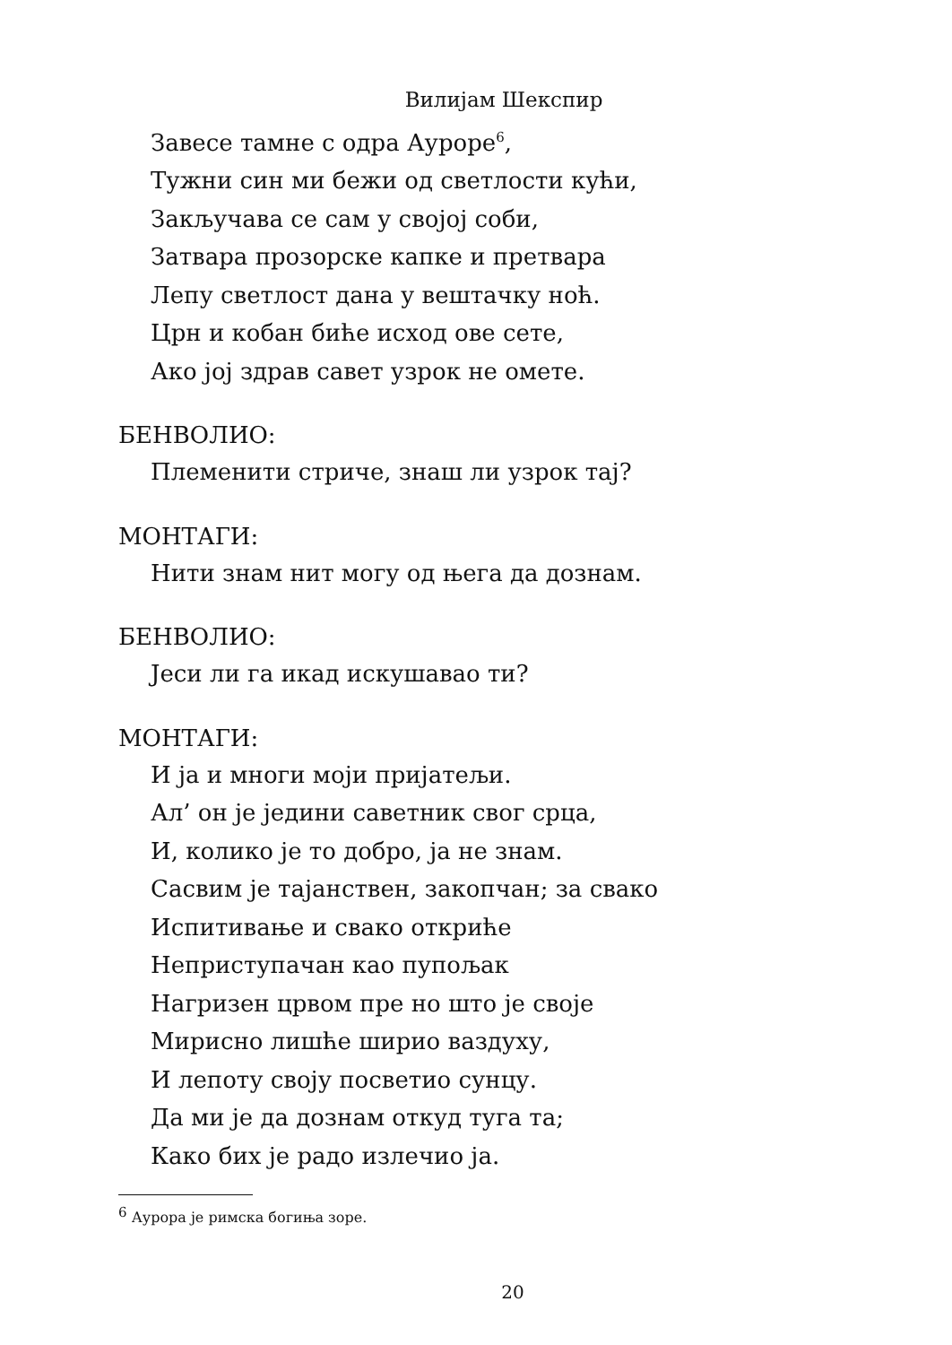Вилијам Шекспир
Завесе тамне с одра Ауроре<sup>6</sup>,
Тужни син ми бежи од светлости кући,
Закључава се сам у својој соби,
Затвара прозорске капке и претвара
Лепу светлост дана у вештачку ноћ.
Црн и кобан биће исход ове сете,
Ако јој здрав савет узрок не омете.
БЕНВОЛИО:
Племенити стриче, знаш ли узрок тај?
МОНТАГИ:
Нити знам нит могу од њега да дознам.
БЕНВОЛИО:
Јеси ли га икад искушавао ти?
МОНТАГИ:
И ја и многи моји пријатељи.
Ал’ он је једини саветник свог срца,
И, колико је то добро, ја не знам.
Сасвим је тајанствен, закопчан; за свако
Испитивање и свако откриће
Неприступачан као пупољак
Нагризен црвом пре но што је своје
Мирисно лишће ширио ваздуху,
И лепоту своју посветио сунцу.
Да ми је да дознам откуд туга та;
Како бих је радо излечио ја.
<sup>6</sup> Аурора је римска богиња зоре.
20